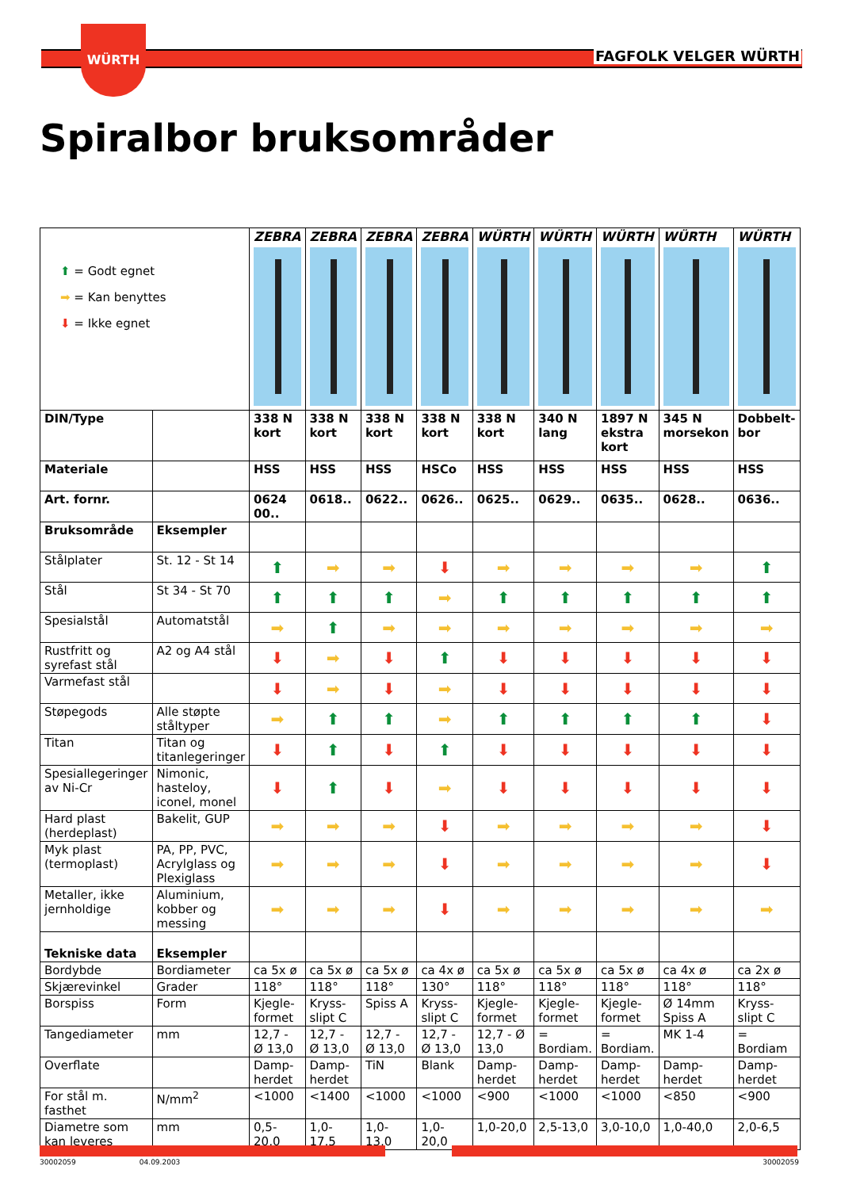WÜRTH
FAGFOLK VELGER WÜRTH
Spiralbor bruksområder
| ⬆ = Godt egnet ➡ = Kan benyttes ⬇ = Ikke egnet | | ZEBRA | ZEBRA | ZEBRA | ZEBRA | WÜRTH | WÜRTH | WÜRTH | WÜRTH | WÜRTH |
| DIN/Type | | 338 N kort | 338 N kort | 338 N kort | 338 N kort | 338 N kort | 340 N lang | 1897 N ekstra kort | 345 N morsekon | Dobbelt-bor |
| Materiale | | HSS | HSS | HSS | HSCo | HSS | HSS | HSS | HSS | HSS |
| Art. fornr. | | 0624 00.. | 0618.. | 0622.. | 0626.. | 0625.. | 0629.. | 0635.. | 0628.. | 0636.. |
| Bruksområde | Eksempler | | | | | | | | | |
| Stålplater | St. 12 - St 14 | ⬆ | ➡ | ➡ | ⬇ | ➡ | ➡ | ➡ | ➡ | ⬆ |
| Stål | St 34 - St 70 | ⬆ | ⬆ | ⬆ | ➡ | ⬆ | ⬆ | ⬆ | ⬆ | ⬆ |
| Spesialstål | Automatstål | ➡ | ⬆ | ➡ | ➡ | ➡ | ➡ | ➡ | ➡ | ➡ |
| Rustfritt og syrefast stål | A2 og A4 stål | ⬇ | ➡ | ⬇ | ⬆ | ⬇ | ⬇ | ⬇ | ⬇ | ⬇ |
| Varmefast stål | | ⬇ | ➡ | ⬇ | ➡ | ⬇ | ⬇ | ⬇ | ⬇ | ⬇ |
| Støpegods | Alle støpte ståltyper | ➡ | ⬆ | ⬆ | ➡ | ⬆ | ⬆ | ⬆ | ⬆ | ⬇ |
| Titan | Titan og titanlegeringer | ⬇ | ⬆ | ⬇ | ⬆ | ⬇ | ⬇ | ⬇ | ⬇ | ⬇ |
| Spesiallegeringer av Ni-Cr | Nimonic, hasteloy, iconel, monel | ⬇ | ⬆ | ⬇ | ➡ | ⬇ | ⬇ | ⬇ | ⬇ | ⬇ |
| Hard plast (herdeplast) | Bakelit, GUP | ➡ | ➡ | ➡ | ⬇ | ➡ | ➡ | ➡ | ➡ | ⬇ |
| Myk plast (termoplast) | PA, PP, PVC, Acrylglass og Plexiglass | ➡ | ➡ | ➡ | ⬇ | ➡ | ➡ | ➡ | ➡ | ⬇ |
| Metaller, ikke jernholdige | Aluminium, kobber og messing | ➡ | ➡ | ➡ | ⬇ | ➡ | ➡ | ➡ | ➡ | ➡ |
| Tekniske data | Eksempler | | | | | | | | | |
| Bordybde | Bordiameter | ca 5x ø | ca 5x ø | ca 5x ø | ca 4x ø | ca 5x ø | ca 5x ø | ca 5x ø | ca 4x ø | ca 2x ø |
| Skjærevinkel | Grader | 118° | 118° | 118° | 130° | 118° | 118° | 118° | 118° | 118° |
| Borspiss | Form | Kjegle-formet | Kryss-slipt C | Spiss A | Kryss-slipt C | Kjegle-formet | Kjegle-formet | Kjegle-formet | Ø 14mm Spiss A | Kryss-slipt C |
| Tangediameter | mm | 12,7 - Ø 13,0 | 12,7 - Ø 13,0 | 12,7 - Ø 13,0 | 12,7 - Ø 13,0 | 12,7 - Ø 13,0 | = Bordiam. | = Bordiam. | MK 1-4 | = Bordiam |
| Overflate | | Damp-herdet | Damp-herdet | TiN | Blank | Damp-herdet | Damp-herdet | Damp-herdet | Damp-herdet | Damp-herdet |
| For stål m. fasthet | N/mm<sup>2</sup> | <1000 | <1400 | <1000 | <1000 | <900 | <1000 | <1000 | <850 | <900 |
| Diametre som kan leveres | mm | 0,5-20,0 | 1,0-17,5 | 1,0-13,0 | 1,0-20,0 | 1,0-20,0 | 2,5-13,0 | 3,0-10,0 | 1,0-40,0 | 2,0-6,5 |
30002059 04.09.2003 30002059